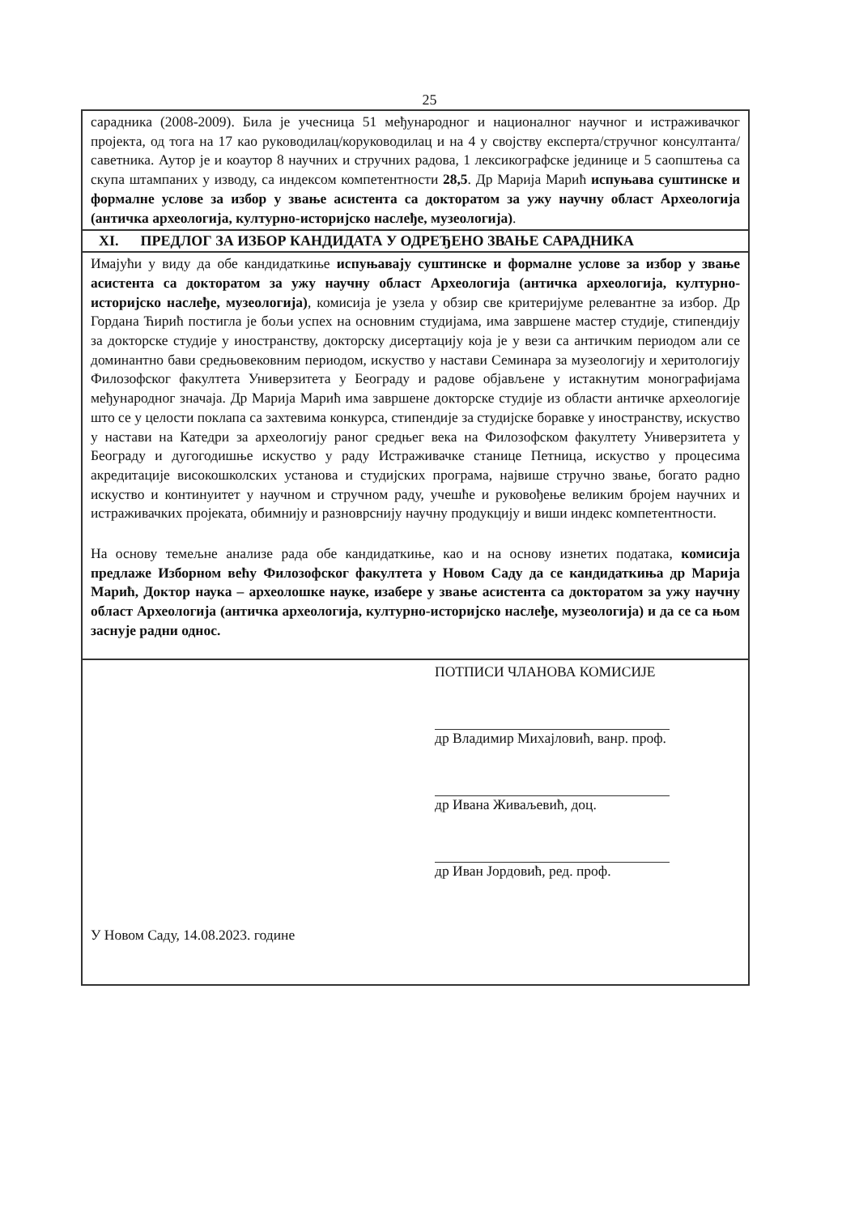25
сарадника (2008-2009). Била је учесница 51 међународног и националног научног и истраживачког пројекта, од тога на 17 као руководилац/коруководилац и на 4 у својству експерта/стручног консултанта/саветника. Аутор је и коаутор 8 научних и стручних радова, 1 лексикографске јединице и 5 саопштења са скупа штампаних у изводу, са индексом компетентности 28,5. Др Марија Марић испуњава суштинске и формалне услове за избор у звање асистента са докторатом за ужу научну област Археологија (античка археологија, културно-историјско наслеђе, музеологија).
XI. ПРЕДЛОГ ЗА ИЗБОР КАНДИДАТА У ОДРЕЂЕНО ЗВАЊЕ САРАДНИКА
Имајући у виду да обе кандидаткиње испуњавају суштинске и формалне услове за избор у звање асистента са докторатом за ужу научну област Археологија (античка археологија, културно-историјско наслеђе, музеологија), комисија је узела у обзир све критеријуме релевантне за избор. Др Гордана Ћирић постигла је бољи успех на основним студијама, има завршене мастер студије, стипендију за докторске студије у иностранству, докторску дисертацију која је у вези са античким периодом али се доминантно бави средњовековним периодом, искуство у настави Семинара за музеологију и херитологију Филозофског факултета Универзитета у Београду и радове објављене у истакнутим монографијама међународног значаја. Др Марија Марић има завршене докторске студије из области античке археологије што се у целости поклапа са захтевима конкурса, стипендије за студијске боравке у иностранству, искуство у настави на Катедри за археологију раног средњег века на Филозофском факултету Универзитета у Београду и дугогодишње искуство у раду Истраживачке станице Петница, искуство у процесима акредитације високошколских установа и студијских програма, највише стручно звање, богато радно искуство и континуитет у научном и стручном раду, учешће и руковођење великим бројем научних и истраживачких пројеката, обимнију и разноврснију научну продукцију и виши индекс компетентности.
На основу темељне анализе рада обе кандидаткиње, као и на основу изнетих података, комисија предлаже Изборном већу Филозофског факултета у Новом Саду да се кандидаткиња др Марија Марић, Доктор наука – археолошке науке, изабере у звање асистента са докторатом за ужу научну област Археологија (античка археологија, културно-историјско наслеђе, музеологија) и да се са њом заснује радни однос.
ПОТПИСИ ЧЛАНОВА КОМИСИЈЕ
др Владимир Михајловић, ванр. проф.
др Ивана Живаљевић, доц.
др Иван Јордовић, ред. проф.
У Новом Саду, 14.08.2023. године